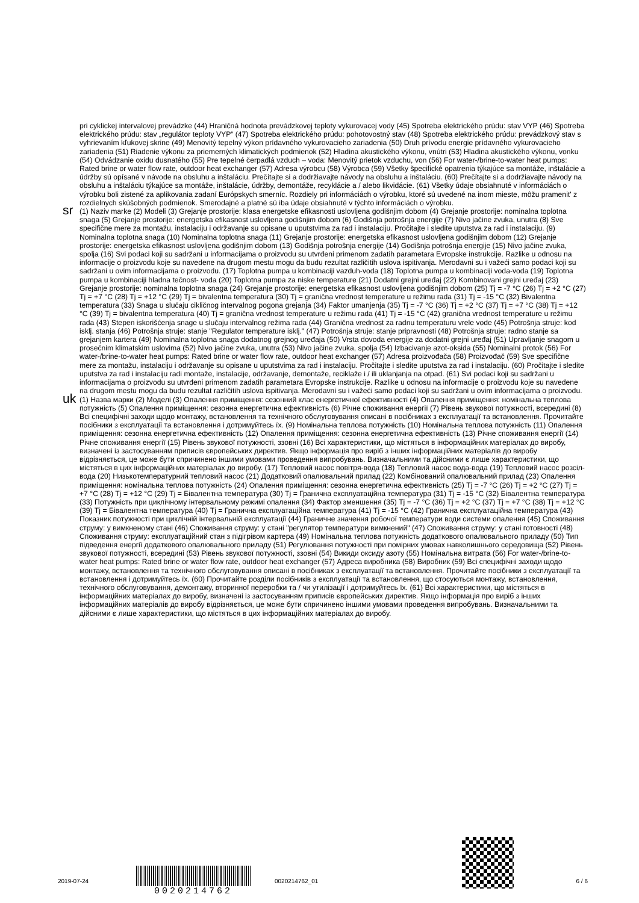pri cyklickej intervalovej prevádzke (44) Hraničná hodnota prevádzkovej teploty vykurovacej vody (45) Spotreba elektrického prúdu: stav VYP (46) Spotreba elektrického prúdu: stav „regulátor teploty VYP“ (47) Spotreba elektrického prúdu: pohotovostný stav (48) Spotreba elektrického prúdu: prevádzkový stav s vyhrievaním kľukovej skrine (49) Menovitý tepelný výkon prídavného vykurovacieho zariadenia (50) Druh prívodu energie prídavného vykurovacieho zariadenia (51) Riadenie výkonu za priemerných klimatických podmienok (52) Hladina akustického výkonu, vnútri (53) Hladina akustického výkonu, vonku (54) Odvádzanie oxidu dusnatého (55) Pre tepelné čerpadlá vzduch – voda: Menovitý prietok vzduchu, von (56) For water-/brine-to-water heat pumps: Rated brine or water flow rate, outdoor heat exchanger (57) Adresa výrobcu (58) Výrobca (59) Všetky špecifické opatrenia týkajúce sa montáže, inštalácie a údržby sú opísané v návode na obsluhu a inštaláciu. Prečítajte si a dodržiavajte návody na obsluhu a inštaláciu. (60) Prečítajte si a dodržiavajte návody na obsluhu a inštaláciu týkajúce sa montáže, inštalácie, údržby, demontáže, recyklácie a / alebo likvidácie. (61) Všetky údaje obsiahnuté v informáciách o výrobku boli zistené za aplikovania zadaní Európskych smerníc. Rozdiely pri informáciách o výrobku, ktoré sú uvedené na inom mieste, môžu pramenit' z rozdielnych skúšobných podmienok. Smerodajné a platné sú iba údaje obsiahnuté v týchto informáciách o výrobku.
sr (1) Naziv marke (2) Modeli (3) Grejanje prostorije: klasa energetske efikasnosti uslovljena godišnjim dobom (4) Grejanje prostorije: nominalna toplotna snaga (5) Grejanje prostorije: energetska efikasnost uslovljena godišnjim dobom (6) Godišnja potrošnja energije (7) Nivo jačine zvuka, unutra (8) Sve specifične mere za montažu, instalaciju i održavanje su opisane u uputstvima za rad i instalaciju. Pročitajte i sledite uputstva za rad i instalaciju. (9) Nominalna toplotna snaga (10) Nominalna toplotna snaga (11) Grejanje prostorije: energetska efikasnost uslovljena godišnjim dobom (12) Grejanje prostorije: energetska efikasnost uslovljena godišnjim dobom (13) Godišnja potrošnja energije (14) Godišnja potrošnja energije (15) Nivo jačine zvuka, spolja (16) Svi podaci koji su sadržani u informacijama o proizvodu su utvrđeni primenom zadatih parametara Evropske instrukcije. Razlike u odnosu na informacije o proizvodu koje su navedene na drugom mestu mogu da budu rezultat različitih uslova ispitivanja. Merodavni su i važeći samo podaci koji su sadržani u ovim informacijama o proizvodu. (17) Toplotna pumpa u kombinaciji vazduh-voda (18) Toplotna pumpa u kombinaciji voda-voda (19) Toplotna pumpa u kombinaciji hladna tečnost- voda (20) Toplotna pumpa za niske temperature (21) Dodatni grejni uređaj (22) Kombinovani grejni uređaj (23) Grejanje prostorije: nominalna toplotna snaga (24) Grejanje prostorije: energetska efikasnost uslovljena godišnjim dobom (25) Tj = -7 °C (26) Tj = +2 °C (27) Tj = +7 °C (28) Tj = +12 °C (29) Tj = bivalentna temperatura (30) Tj = granična vrednost temperature u režimu rada (31) Tj = -15 °C (32) Bivalentna temperatura (33) Snaga u slučaju cikličnog intervalnog pogona grejanja (34) Faktor umanjenja (35) Tj = -7 °C (36) Tj = +2 °C (37) Tj = +7 °C (38) Tj = +12 °C (39) Tj = bivalentna temperatura (40) Tj = granična vrednost temperature u režimu rada (41) Tj = -15 °C (42) granična vrednost temperature u režimu rada (43) Stepen iskorišćenja snage u slučaju intervalnog režima rada (44) Granična vrednost za radnu temperaturu vrele vode (45) Potrošnja struje: kod isklj. stanja (46) Potrošnja struje: stanje "Regulator temperature isklj." (47) Potrošnja struje: stanje pripravnosti (48) Potrošnja struje: radno stanje sa grejanjem kartera (49) Nominalna toplotna snaga dodatnog grejnog uređaja (50) Vrsta dovoda energije za dodatni grejni uređaj (51) Upravljanje snagom u prosečnim klimatskim uslovima (52) Nivo jačine zvuka, unutra (53) Nivo jačine zvuka, spolja (54) Izbacivanje azot-oksida (55) Nominalni protok (56) For water-/brine-to-water heat pumps: Rated brine or water flow rate, outdoor heat exchanger (57) Adresa proizvođača (58) Proizvođač (59) Sve specifične mere za montažu, instalaciju i održavanje su opisane u uputstvima za rad i instalaciju. Pročitajte i sledite uputstva za rad i instalaciju. (60) Pročitajte i sledite uputstva za rad i instalaciju radi montaže, instalacije, održavanje, demontaže, reciklaže i / ili uklanjanja na otpad. (61) Svi podaci koji su sadržani u informacijama o proizvodu su utvrđeni primenom zadatih parametara Evropske instrukcije. Razlike u odnosu na informacije o proizvodu koje su navedene na drugom mestu mogu da budu rezultat različitih uslova ispitivanja. Merodavni su i važeći samo podaci koji su sadržani u ovim informacijama o proizvodu.
uk (1) Назва марки (2) Моделі (3) Опалення приміщення: сезонний клас енергетичної ефективності (4) Опалення приміщення: номінальна теплова потужність (5) Опалення приміщення: сезонна енергетична ефективність (6) Річне споживання енергії (7) Рівень звукової потужності, всередині (8) Всі специфічні заходи щодо монтажу, встановлення та технічного обслуговування описані в посібниках з експлуатації та встановлення. Прочитайте посібники з експлуатації та встановлення і дотримуйтесь їх. (9) Номінальна теплова потужність (10) Номінальна теплова потужність (11) Опалення приміщення: сезонна енергетична ефективність (12) Опалення приміщення: сезонна енергетична ефективність (13) Річне споживання енергії (14) Річне споживання енергії (15) Рівень звукової потужності, ззовні (16) Всі характеристики, що містяться в інформаційних матеріалах до виробу, визначені із застосуванням приписів європейських директив. Якщо інформація про виріб з інших інформаційних матеріалів до виробу відрізняється, це може бути спричинено іншими умовами проведення випробувань. Визначальними та дійсними є лише характеристики, що містяться в цих інформаційних матеріалах до виробу. (17) Тепловий насос повітря-вода (18) Тепловий насос вода-вода (19) Тепловий насос розсіл-вода (20) Низькотемпературний тепловий насос (21) Додатковий опалювальний прилад (22) Комбінований опалювальний прилад (23) Опалення приміщення: номінальна теплова потужність (24) Опалення приміщення: сезонна енергетична ефективність (25) Tj = -7 °C (26) Tj = +2 °C (27) Tj = +7 °C (28) Tj = +12 °C (29) Tj = Бівалентна температура (30) Tj = Гранична експлуатаційна температура (31) Tj = -15 °C (32) Бівалентна температура (33) Потужність при циклічному інтервальному режимі опалення (34) Фактор зменшення (35) Tj = -7 °C (36) Tj = +2 °C (37) Tj = +7 °C (38) Tj = +12 °C (39) Tj = Бівалентна температура (40) Tj = Гранична експлуатаційна температура (41) Tj = -15 °C (42) Гранична експлуатаційна температура (43) Показник потужності при циклічній інтервальній експлуатації (44) Граничне значення робочої температури води системи опалення (45) Споживання струму: у вимкненому стані (46) Споживання струму: у стані "регулятор температури вимкнений" (47) Споживання струму: у стані готовності (48) Споживання струму: експлуатаційний стан з підігрівом картера (49) Номінальна теплова потужність додаткового опалювального приладу (50) Тип підведення енергії додаткового опалювального приладу (51) Регулювання потужності при помірних умовах навколишнього середовища (52) Рівень звукової потужності, всередині (53) Рівень звукової потужності, ззовні (54) Викиди оксиду азоту (55) Номінальна витрата (56) For water-/brine-to-water heat pumps: Rated brine or water flow rate, outdoor heat exchanger (57) Адреса виробника (58) Виробник (59) Всі специфічні заходи щодо монтажу, встановлення та технічного обслуговування описані в посібниках з експлуатації та встановлення. Прочитайте посібники з експлуатації та встановлення і дотримуйтесь їх. (60) Прочитайте розділи посібників з експлуатації та встановлення, що стосуються монтажу, встановлення, технічного обслуговування, демонтажу, вторинної переробки та / чи утилізації і дотримуйтесь їх. (61) Всі характеристики, що містяться в інформаційних матеріалах до виробу, визначені із застосуванням приписів європейських директив. Якщо інформація про виріб з інших інформаційних матеріалів до виробу відрізняється, це може бути спричинено іншими умовами проведення випробувань. Визначальними та дійсними є лише характеристики, що містяться в цих інформаційних матеріалах до виробу.
2019-07-24
0020214762 0020214762_01 6 / 6